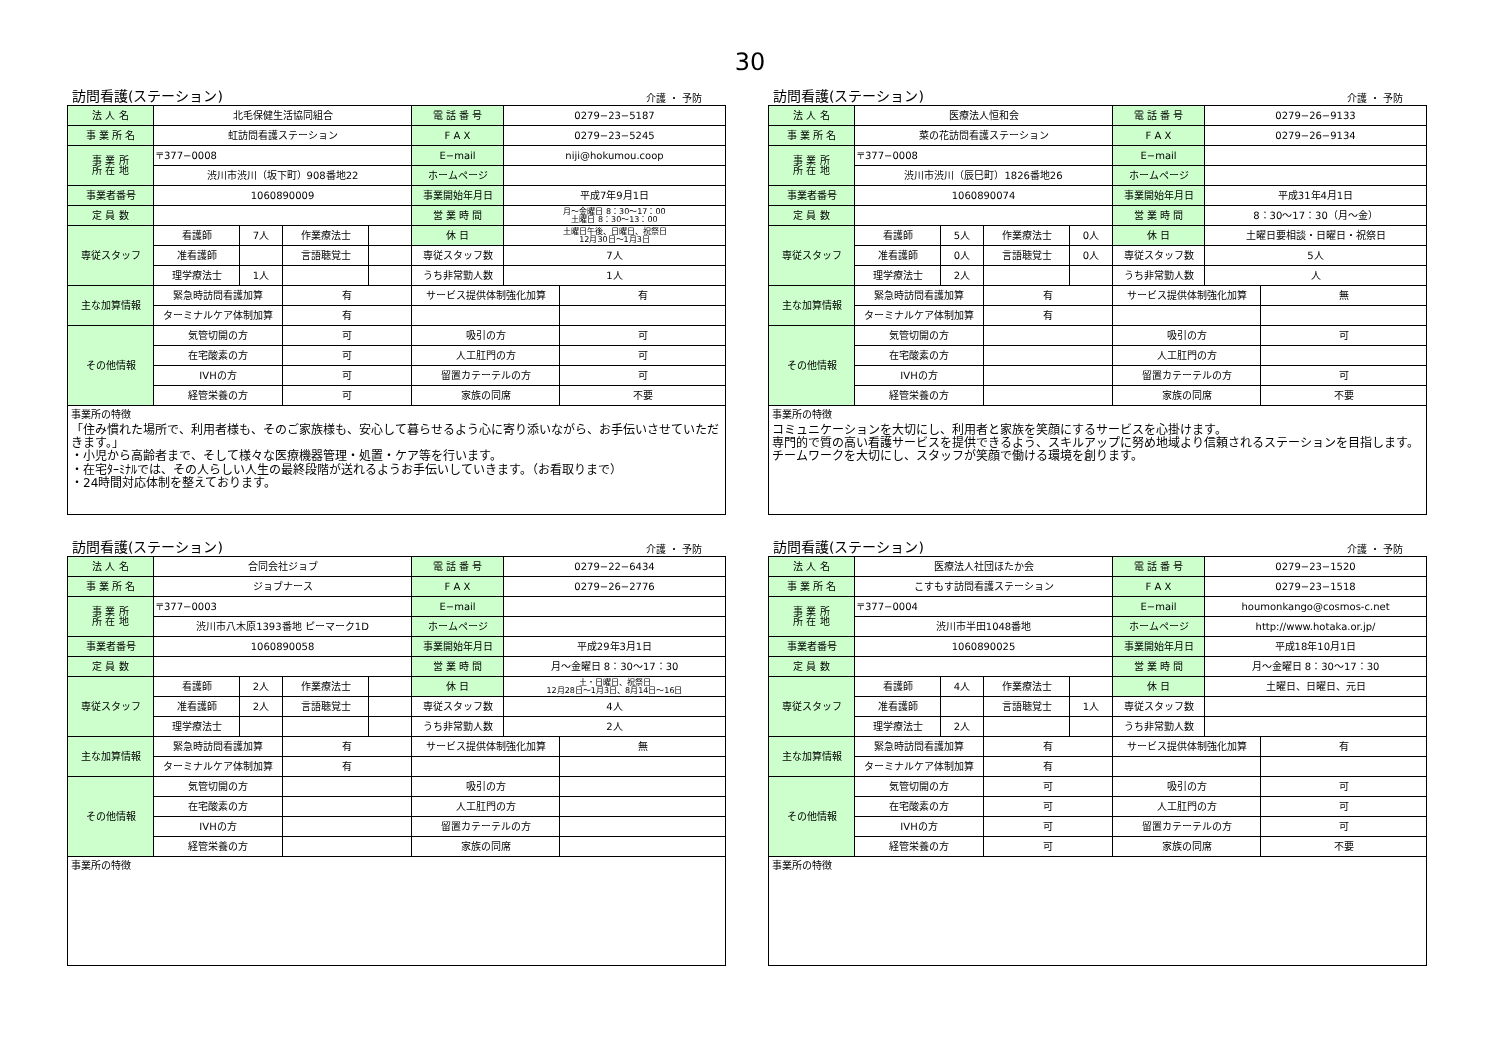30
訪問看護(ステーション) 介護 ・ 予防
| 法 人 名 | 北毛保健生活協同組合 | | | | 電 話 番 号 | 0279−23−5187 | |
| 事 業 所 名 | 虹訪問看護ステーション | | | | F A X | 0279−23−5245 | |
| 事 業 所 所 在 地 | 〒377−0008 | | | | E−mail | niji@hokumou.coop | |
| | 渋川市渋川（坂下町）908番地22 | | | | ホームページ | | |
| 事業者番号 | 1060890009 | | | | 事業開始年月日 | 平成7年9月1日 | |
| 定 員 数 | | | | | 営 業 時 間 | 月～金曜日 8：30～17：00 土曜日 8：30～13：00 | |
| 専従スタッフ | 看護師 | 7人 | 作業療法士 | | 休 日 | 土曜日午後、日曜日、祝祭日 12月30日～1月3日 | |
| | 准看護師 | | 言語聴覚士 | | 専従スタッフ数 | 7人 | |
| | 理学療法士 | 1人 | | | うち非常勤人数 | 1人 | |
| 主な加算情報 | 緊急時訪問看護加算 | | 有 | | サービス提供体制強化加算 | | 有 |
| | ターミナルケア体制加算 | | 有 | | | | |
| その他情報 | 気管切開の方 | | 可 | | 吸引の方 | | 可 |
| | 在宅酸素の方 | | 可 | | 人工肛門の方 | | 可 |
| | IVHの方 | | 可 | | 留置カテーテルの方 | | 可 |
| | 経管栄養の方 | | 可 | | 家族の同席 | | 不要 |
事業所の特徴
「住み慣れた場所で、利用者様も、そのご家族様も、安心して暮らせるよう心に寄り添いながら、お手伝いさせていただきます。」
・小児から高齢者まで、そして様々な医療機器管理・処置・ケア等を行います。
・在宅ﾀｰﾐﾅﾙでは、その人らしい人生の最終段階が送れるようお手伝いしていきます。（お看取りまで）
・24時間対応体制を整えております。
訪問看護(ステーション) 介護 ・ 予防
| 法 人 名 | 医療法人恒和会 | | | | 電 話 番 号 | 0279−26−9133 | |
| 事 業 所 名 | 菜の花訪問看護ステーション | | | | F A X | 0279−26−9134 | |
| 事 業 所 所 在 地 | 〒377−0008 | | | | E−mail | | |
| | 渋川市渋川（辰巳町）1826番地26 | | | | ホームページ | | |
| 事業者番号 | 1060890074 | | | | 事業開始年月日 | 平成31年4月1日 | |
| 定 員 数 | | | | | 営 業 時 間 | 8：30～17：30（月～金） | |
| 専従スタッフ | 看護師 | 5人 | 作業療法士 | 0人 | 休 日 | 土曜日要相談・日曜日・祝祭日 | |
| | 准看護師 | 0人 | 言語聴覚士 | 0人 | 専従スタッフ数 | 5人 | |
| | 理学療法士 | 2人 | | | うち非常勤人数 | 人 | |
| 主な加算情報 | 緊急時訪問看護加算 | | 有 | | サービス提供体制強化加算 | | 無 |
| | ターミナルケア体制加算 | | 有 | | | | |
| その他情報 | 気管切開の方 | | | | 吸引の方 | | 可 |
| | 在宅酸素の方 | | | | 人工肛門の方 | | |
| | IVHの方 | | | | 留置カテーテルの方 | | 可 |
| | 経管栄養の方 | | | | 家族の同席 | | 不要 |
事業所の特徴
コミュニケーションを大切にし、利用者と家族を笑顔にするサービスを心掛けます。
専門的で質の高い看護サービスを提供できるよう、スキルアップに努め地域より信頼されるステーションを目指します。
チームワークを大切にし、スタッフが笑顔で働ける環境を創ります。
訪問看護(ステーション) 介護 ・ 予防
| 法 人 名 | 合同会社ジョブ | | | | 電 話 番 号 | 0279−22−6434 | |
| 事 業 所 名 | ジョブナース | | | | F A X | 0279−26−2776 | |
| 事 業 所 所 在 地 | 〒377−0003 | | | | E−mail | | |
| | 渋川市八木原1393番地 ピーマーク1D | | | | ホームページ | | |
| 事業者番号 | 1060890058 | | | | 事業開始年月日 | 平成29年3月1日 | |
| 定 員 数 | | | | | 営 業 時 間 | 月～金曜日 8：30～17：30 | |
| 専従スタッフ | 看護師 | 2人 | 作業療法士 | | 休 日 | 土・日曜日、祝祭日 12月28日～1月3日、8月14日～16日 | |
| | 准看護師 | 2人 | 言語聴覚士 | | 専従スタッフ数 | 4人 | |
| | 理学療法士 | | | | うち非常勤人数 | 2人 | |
| 主な加算情報 | 緊急時訪問看護加算 | | 有 | | サービス提供体制強化加算 | | 無 |
| | ターミナルケア体制加算 | | 有 | | | | |
| その他情報 | 気管切開の方 | | | | 吸引の方 | | |
| | 在宅酸素の方 | | | | 人工肛門の方 | | |
| | IVHの方 | | | | 留置カテーテルの方 | | |
| | 経管栄養の方 | | | | 家族の同席 | | |
事業所の特徴
訪問看護(ステーション) 介護 ・ 予防
| 法 人 名 | 医療法人社団ほたか会 | | | | 電 話 番 号 | 0279−23−1520 | |
| 事 業 所 名 | こすもす訪問看護ステーション | | | | F A X | 0279−23−1518 | |
| 事 業 所 所 在 地 | 〒377−0004 | | | | E−mail | houmonkango@cosmos-c.net | |
| | 渋川市半田1048番地 | | | | ホームページ | http://www.hotaka.or.jp/ | |
| 事業者番号 | 1060890025 | | | | 事業開始年月日 | 平成18年10月1日 | |
| 定 員 数 | | | | | 営 業 時 間 | 月～金曜日 8：30～17：30 | |
| 専従スタッフ | 看護師 | 4人 | 作業療法士 | | 休 日 | 土曜日、日曜日、元日 | |
| | 准看護師 | | 言語聴覚士 | 1人 | 専従スタッフ数 | | |
| | 理学療法士 | 2人 | | | うち非常勤人数 | | |
| 主な加算情報 | 緊急時訪問看護加算 | | 有 | | サービス提供体制強化加算 | | 有 |
| | ターミナルケア体制加算 | | 有 | | | | |
| その他情報 | 気管切開の方 | | 可 | | 吸引の方 | | 可 |
| | 在宅酸素の方 | | 可 | | 人工肛門の方 | | 可 |
| | IVHの方 | | 可 | | 留置カテーテルの方 | | 可 |
| | 経管栄養の方 | | 可 | | 家族の同席 | | 不要 |
事業所の特徴